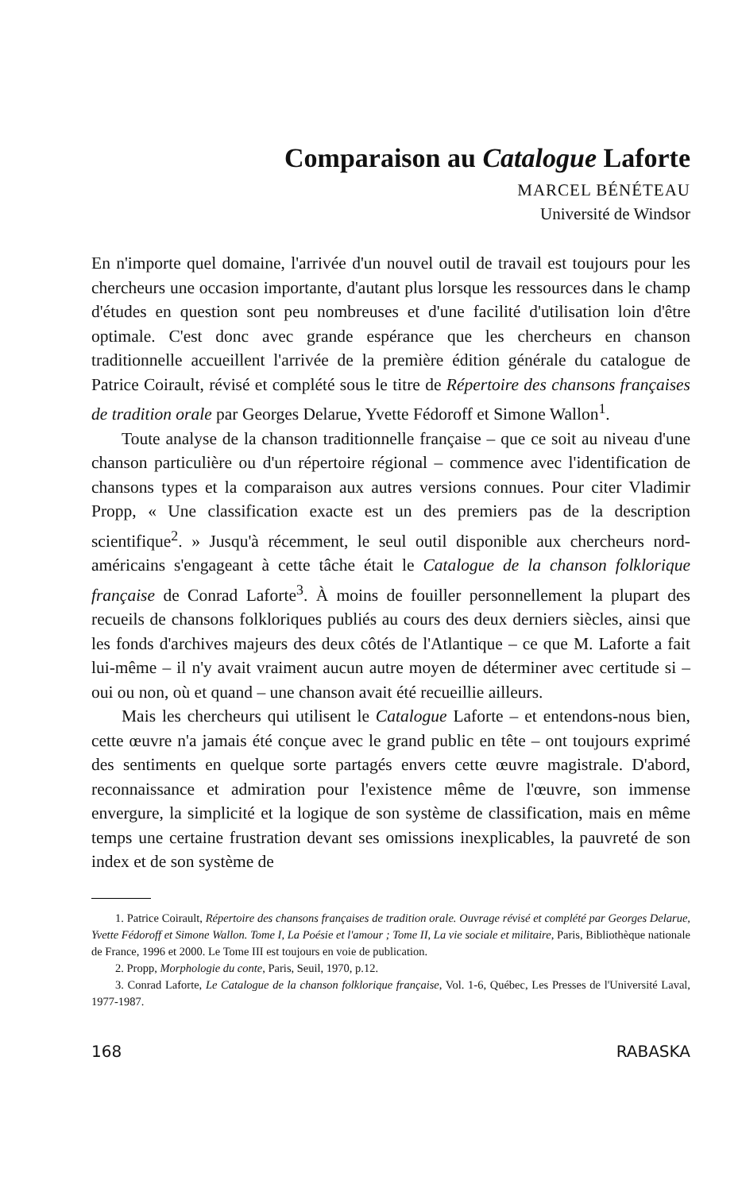Comparaison au Catalogue Laforte
MARCEL BÉNÉTEAU
Université de Windsor
En n'importe quel domaine, l'arrivée d'un nouvel outil de travail est toujours pour les chercheurs une occasion importante, d'autant plus lorsque les ressources dans le champ d'études en question sont peu nombreuses et d'une facilité d'utilisation loin d'être optimale. C'est donc avec grande espérance que les chercheurs en chanson traditionnelle accueillent l'arrivée de la première édition générale du catalogue de Patrice Coirault, révisé et complété sous le titre de Répertoire des chansons françaises de tradition orale par Georges Delarue, Yvette Fédoroff et Simone Wallon<sup>1</sup>.
Toute analyse de la chanson traditionnelle française – que ce soit au niveau d'une chanson particulière ou d'un répertoire régional – commence avec l'identification de chansons types et la comparaison aux autres versions connues. Pour citer Vladimir Propp, « Une classification exacte est un des premiers pas de la description scientifique<sup>2</sup>. » Jusqu'à récemment, le seul outil disponible aux chercheurs nord-américains s'engageant à cette tâche était le Catalogue de la chanson folklorique française de Conrad Laforte<sup>3</sup>. À moins de fouiller personnellement la plupart des recueils de chansons folkloriques publiés au cours des deux derniers siècles, ainsi que les fonds d'archives majeurs des deux côtés de l'Atlantique – ce que M. Laforte a fait lui-même – il n'y avait vraiment aucun autre moyen de déterminer avec certitude si – oui ou non, où et quand – une chanson avait été recueillie ailleurs.
Mais les chercheurs qui utilisent le Catalogue Laforte – et entendons-nous bien, cette œuvre n'a jamais été conçue avec le grand public en tête – ont toujours exprimé des sentiments en quelque sorte partagés envers cette œuvre magistrale. D'abord, reconnaissance et admiration pour l'existence même de l'œuvre, son immense envergure, la simplicité et la logique de son système de classification, mais en même temps une certaine frustration devant ses omissions inexplicables, la pauvreté de son index et de son système de
1. Patrice Coirault, Répertoire des chansons françaises de tradition orale. Ouvrage révisé et complété par Georges Delarue, Yvette Fédoroff et Simone Wallon. Tome I, La Poésie et l'amour ; Tome II, La vie sociale et militaire, Paris, Bibliothèque nationale de France, 1996 et 2000. Le Tome III est toujours en voie de publication.
2. Propp, Morphologie du conte, Paris, Seuil, 1970, p.12.
3. Conrad Laforte, Le Catalogue de la chanson folklorique française, Vol. 1-6, Québec, Les Presses de l'Université Laval, 1977-1987.
168 RABASKA